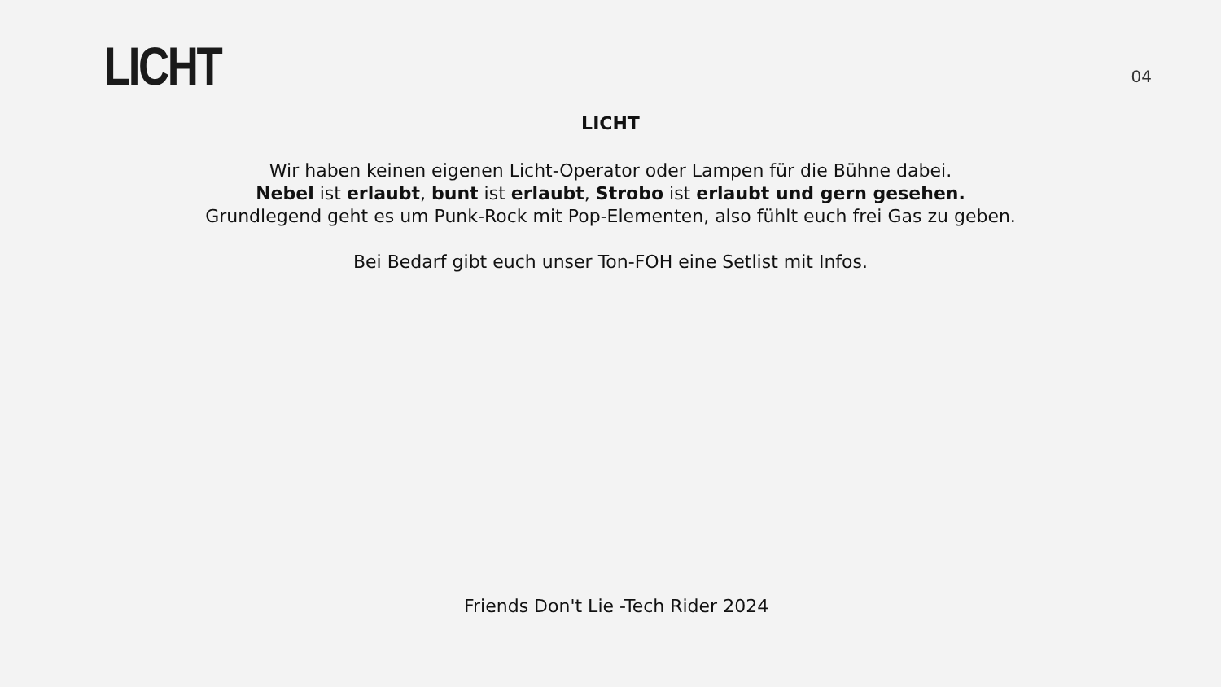LICHT
04
LICHT
Wir haben keinen eigenen Licht-Operator oder Lampen für die Bühne dabei.
Nebel ist erlaubt, bunt ist erlaubt, Strobo ist erlaubt und gern gesehen.
Grundlegend geht es um Punk-Rock mit Pop-Elementen, also fühlt euch frei Gas zu geben.
Bei Bedarf gibt euch unser Ton-FOH eine Setlist mit Infos.
Friends Don't Lie -Tech Rider 2024